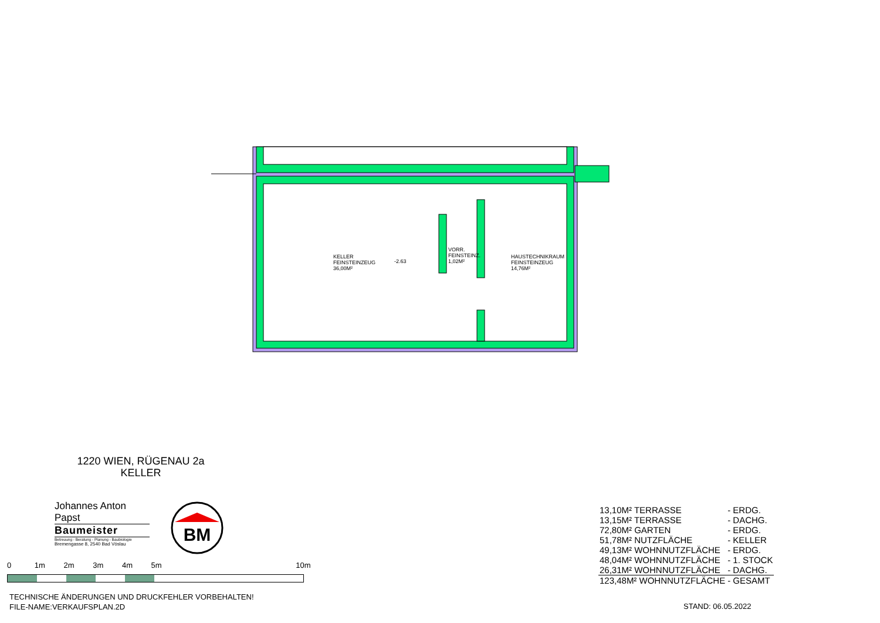KELLER
FEINSTEINZEUG
36,00M²
-2.63
VORR.
FEINSTEINZ.
1,02M²
HAUSTECHNIKRAUM
FEINSTEINZEUG
14,76M²
1220 WIEN, RÜGENAU 2a
KELLER
Johannes Anton Papst
Baumeister
Betreuung - Beratung - Planung - Baubiologie
Bremengasse 8, 2540 Bad Vöslau
BM
0 1m 2m 3m 4m 5m 10m
TECHNISCHE ÄNDERUNGEN UND DRUCKFEHLER VORBEHALTEN!
FILE-NAME:VERKAUFSPLAN.2D
| 13,10M² TERRASSE | - ERDG. |
| 13,15M² TERRASSE | - DACHG. |
| 72,80M² GARTEN | - ERDG. |
| 51,78M² NUTZFLÄCHE | - KELLER |
| 49,13M² WOHNNUTZFLÄCHE | - ERDG. |
| 48,04M² WOHNNUTZFLÄCHE | - 1. STOCK |
| 26,31M² WOHNNUTZFLÄCHE | - DACHG. |
| 123,48M² WOHNNUTZFLÄCHE | - GESAMT |
STAND: 06.05.2022